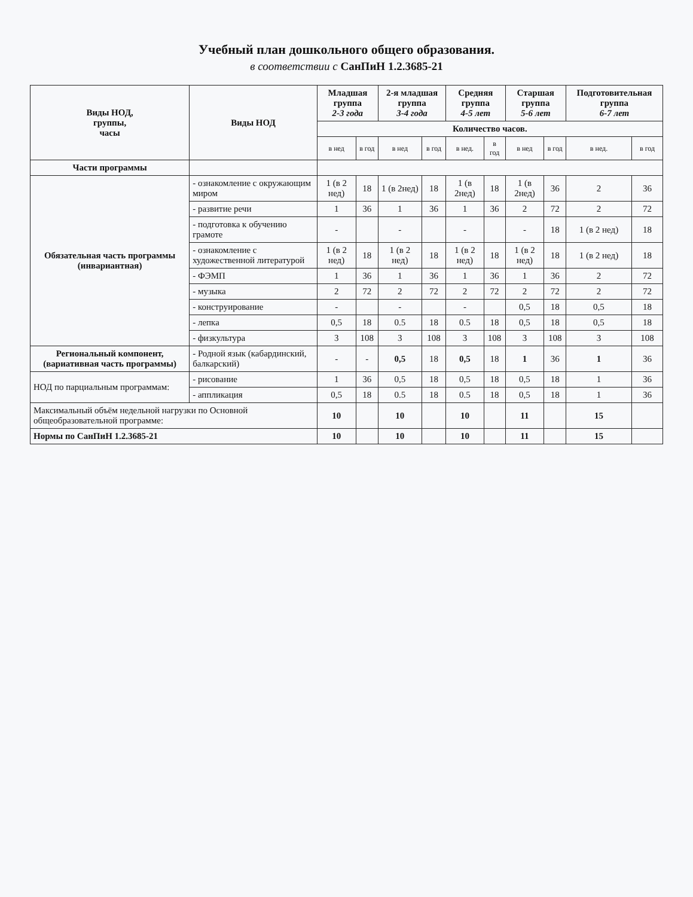Учебный план дошкольного общего образования.
в соответствии с СанПиН 1.2.3685-21
| Виды НОД, группы, часы | Виды НОД | Младшая группа 2-3 года | | 2-я младшая группа 3-4 года | | Средняя группа 4-5 лет | | Старшая группа 5-6 лет | | Подготовительная группа 6-7 лет | |
| --- | --- | --- | --- | --- | --- | --- | --- | --- | --- | --- | --- |
| | | Количество часов. | | | | | | | | | |
| | | в нед | в год | в нед | в год | в нед. | в год | в нед | в год | в нед. | в год |
| Части программы | | | | | | | | | | | |
| Обязательная часть программы (инвариантная) | - ознакомление с окружающим миром | 1 (в 2 нед) | 18 | 1 (в 2нед) | 18 | 1 (в 2нед) | 18 | 1 (в 2нед) | 36 | 2 | 36 |
| | - развитие речи | 1 | 36 | 1 | 36 | 1 | 36 | 2 | 72 | 2 | 72 |
| | - подготовка к обучению грамоте | - | | - | | - | | - | 18 | 1 (в 2 нед) | 18 |
| | - ознакомление с художественной литературой | 1 (в 2 нед) | 18 | 1 (в 2 нед) | 18 | 1 (в 2 нед) | 18 | 1 (в 2 нед) | 18 | 1 (в 2 нед) | 18 |
| | - ФЭМП | 1 | 36 | 1 | 36 | 1 | 36 | 1 | 36 | 2 | 72 |
| | - музыка | 2 | 72 | 2 | 72 | 2 | 72 | 2 | 72 | 2 | 72 |
| | - конструирование | - | | - | | - | | 0,5 | 18 | 0,5 | 18 |
| | - лепка | 0,5 | 18 | 0.5 | 18 | 0.5 | 18 | 0,5 | 18 | 0,5 | 18 |
| | - физкультура | 3 | 108 | 3 | 108 | 3 | 108 | 3 | 108 | 3 | 108 |
| Региональный компонент, (вариативная часть программы) | - Родной язык (кабардинский, балкарский) | - | - | 0,5 | 18 | 0,5 | 18 | 1 | 36 | 1 | 36 |
| НОД по парциальным программам: | - рисование | 1 | 36 | 0,5 | 18 | 0,5 | 18 | 0,5 | 18 | 1 | 36 |
| | - аппликация | 0,5 | 18 | 0.5 | 18 | 0.5 | 18 | 0,5 | 18 | 1 | 36 |
| Максимальный объём недельной нагрузки по Основной общеобразовательной программе: | | 10 | | 10 | | 10 | | 11 | | 15 | |
| Нормы по СанПиН 1.2.3685-21 | | 10 | | 10 | | 10 | | 11 | | 15 | |